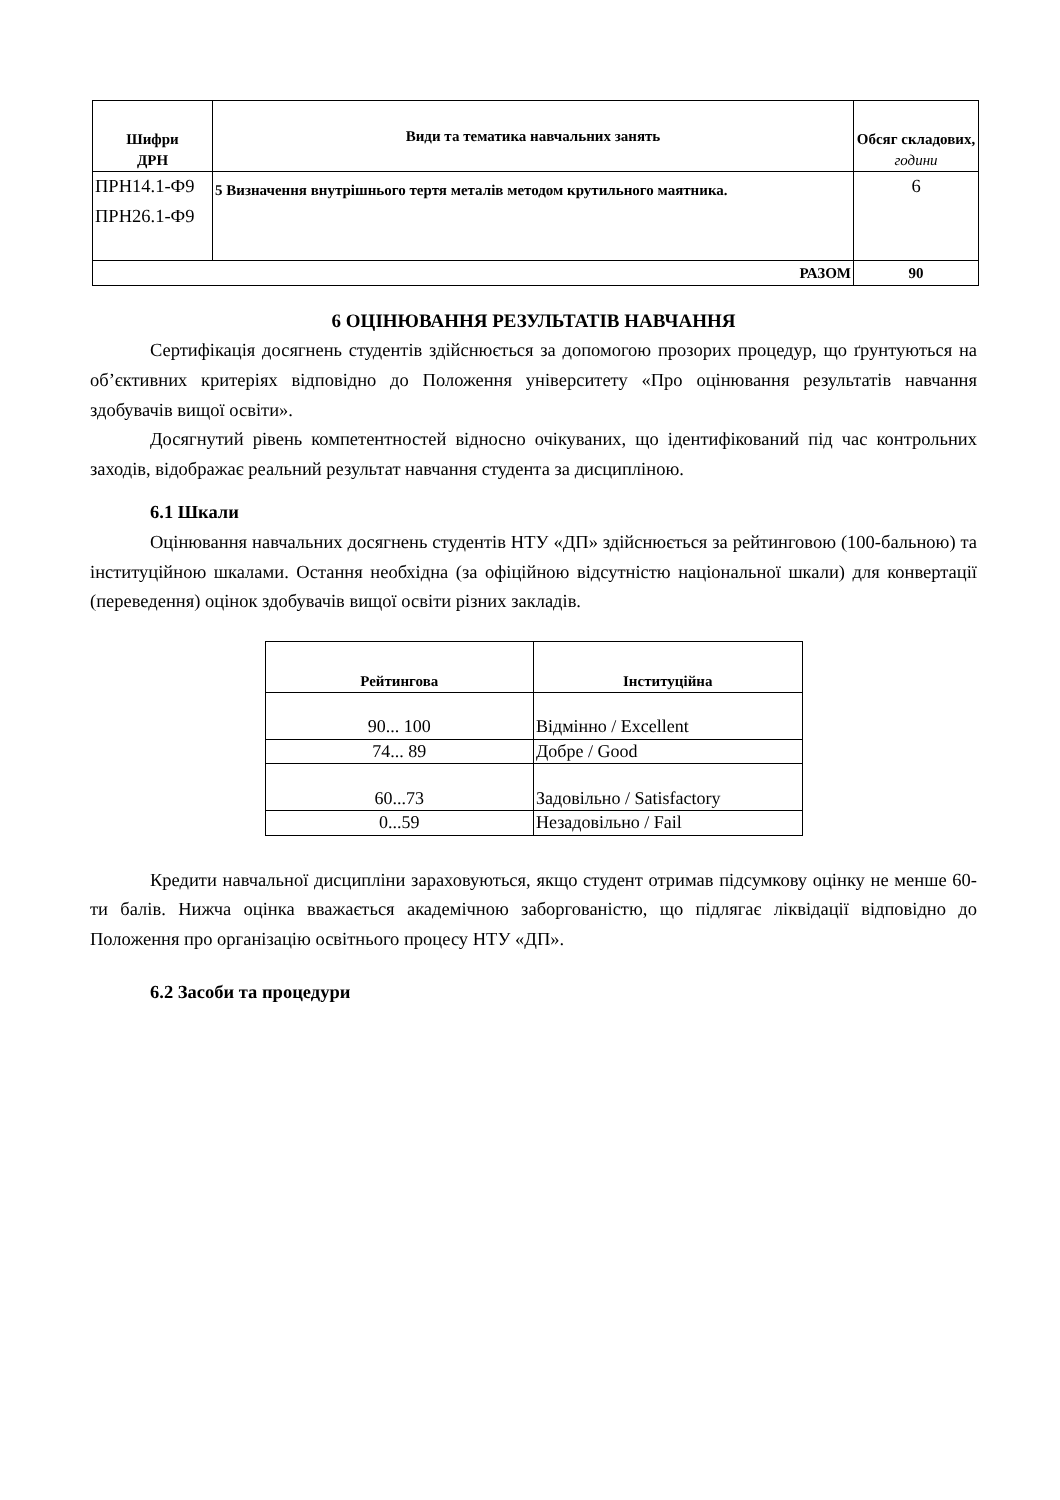| Шифри ДРН | Види та тематика навчальних занять | Обсяг складових, години |
| --- | --- | --- |
| ПРН14.1-Ф9 ПРН26.1-Ф9 | 5 Визначення внутрішнього тертя металів методом крутильного маятника. | 6 |
| РАЗОМ | | 90 |
6 ОЦІНЮВАННЯ РЕЗУЛЬТАТІВ НАВЧАННЯ
Сертифікація досягнень студентів здійснюється за допомогою прозорих процедур, що ґрунтуються на об’єктивних критеріях відповідно до Положення університету «Про оцінювання результатів навчання здобувачів вищої освіти».
Досягнутий рівень компетентностей відносно очікуваних, що ідентифікований під час контрольних заходів, відображає реальний результат навчання студента за дисципліною.
6.1 Шкали
Оцінювання навчальних досягнень студентів НТУ «ДП» здійснюється за рейтинговою (100-бальною) та інституційною шкалами. Остання необхідна (за офіційною відсутністю національної шкали) для конвертації (переведення) оцінок здобувачів вищої освіти різних закладів.
| Рейтингова | Інституційна |
| --- | --- |
| 90... 100 | Відмінно / Excellent |
| 74... 89 | Добре / Good |
| 60...73 | Задовільно / Satisfactory |
| 0...59 | Незадовільно / Fail |
Кредити навчальної дисципліни зараховуються, якщо студент отримав підсумкову оцінку не менше 60-ти балів. Нижча оцінка вважається академічною заборгованістю, що підлягає ліквідації відповідно до Положення про організацію освітнього процесу НТУ «ДП».
6.2 Засоби та процедури